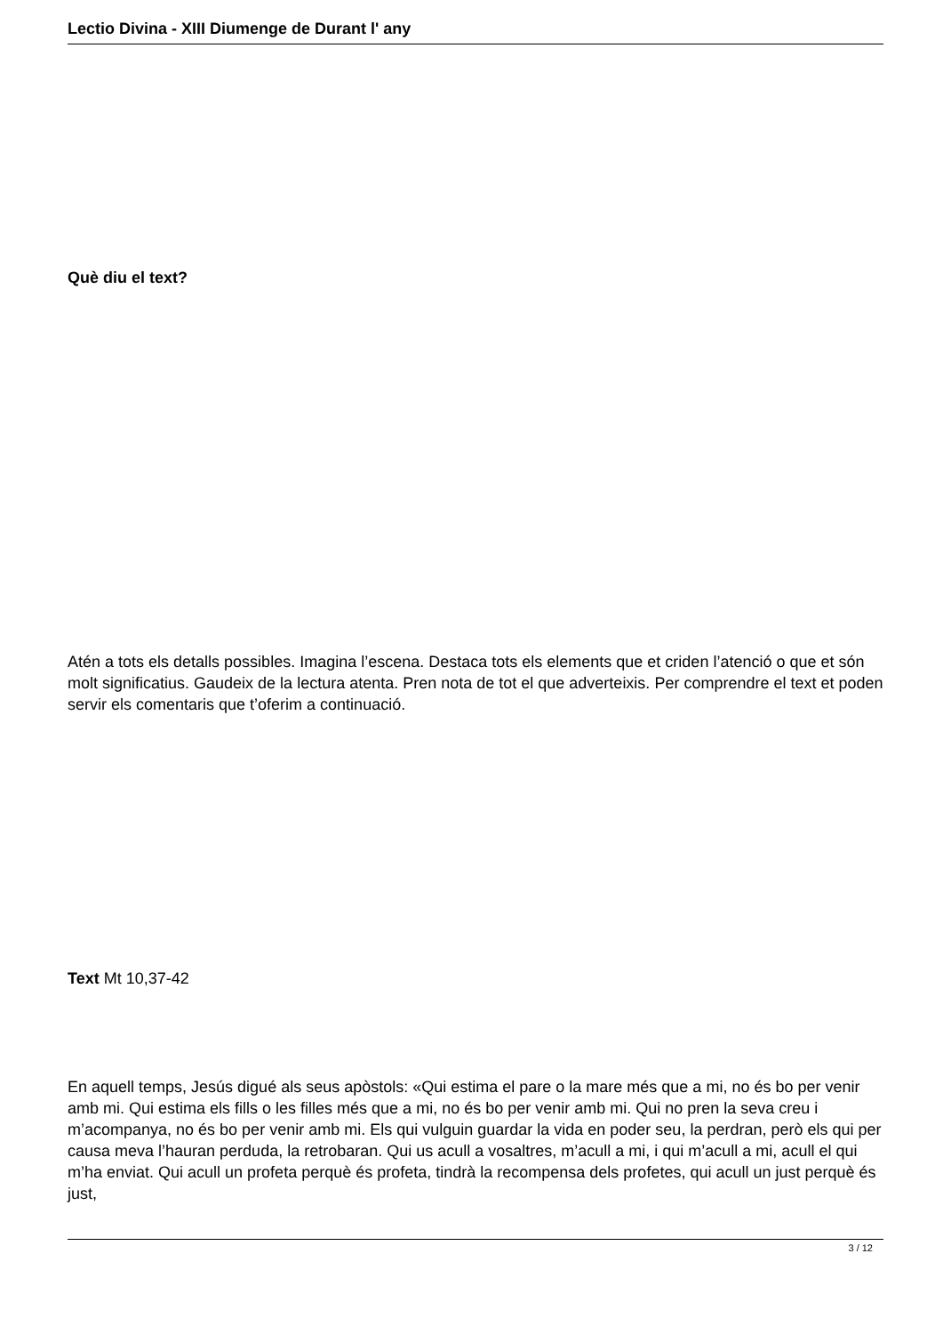Lectio Divina - XIII Diumenge de Durant l' any
Què diu el text?
Atén a tots els detalls possibles. Imagina l’escena. Destaca tots els elements que et criden l’atenció o que et són molt significatius. Gaudeix de la lectura atenta. Pren nota de tot el que adverteixis. Per comprendre el text et poden servir els comentaris que t’oferim a continuació.
Text Mt 10,37-42
En aquell temps, Jesús digué als seus apòstols: «Qui estima el pare o la mare més que a mi, no és bo per venir amb mi. Qui estima els fills o les filles més que a mi, no és bo per venir amb mi. Qui no pren la seva creu i m’acompanya, no és bo per venir amb mi. Els qui vulguin guardar la vida en poder seu, la perdran, però els qui per causa meva l’hauran perduda, la retrobaran. Qui us acull a vosaltres, m’acull a mi, i qui m’acull a mi, acull el qui m’ha enviat. Qui acull un profeta perquè és profeta, tindrà la recompensa dels profetes, qui acull un just perquè és just,
3 / 12